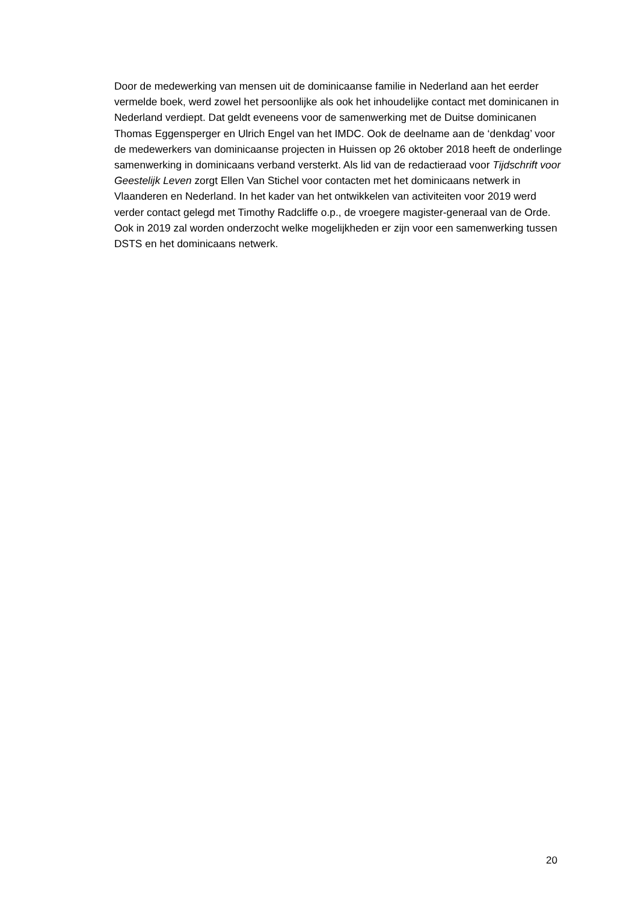Door de medewerking van mensen uit de dominicaanse familie in Nederland aan het eerder vermelde boek, werd zowel het persoonlijke als ook het inhoudelijke contact met dominicanen in Nederland verdiept. Dat geldt eveneens voor de samenwerking met de Duitse dominicanen Thomas Eggensperger en Ulrich Engel van het IMDC. Ook de deelname aan de ‘denkdag’ voor de medewerkers van dominicaanse projecten in Huissen op 26 oktober 2018 heeft de onderlinge samenwerking in dominicaans verband versterkt. Als lid van de redactieraad voor Tijdschrift voor Geestelijk Leven zorgt Ellen Van Stichel voor contacten met het dominicaans netwerk in Vlaanderen en Nederland. In het kader van het ontwikkelen van activiteiten voor 2019 werd verder contact gelegd met Timothy Radcliffe o.p., de vroegere magister-generaal van de Orde. Ook in 2019 zal worden onderzocht welke mogelijkheden er zijn voor een samenwerking tussen DSTS en het dominicaans netwerk.
20